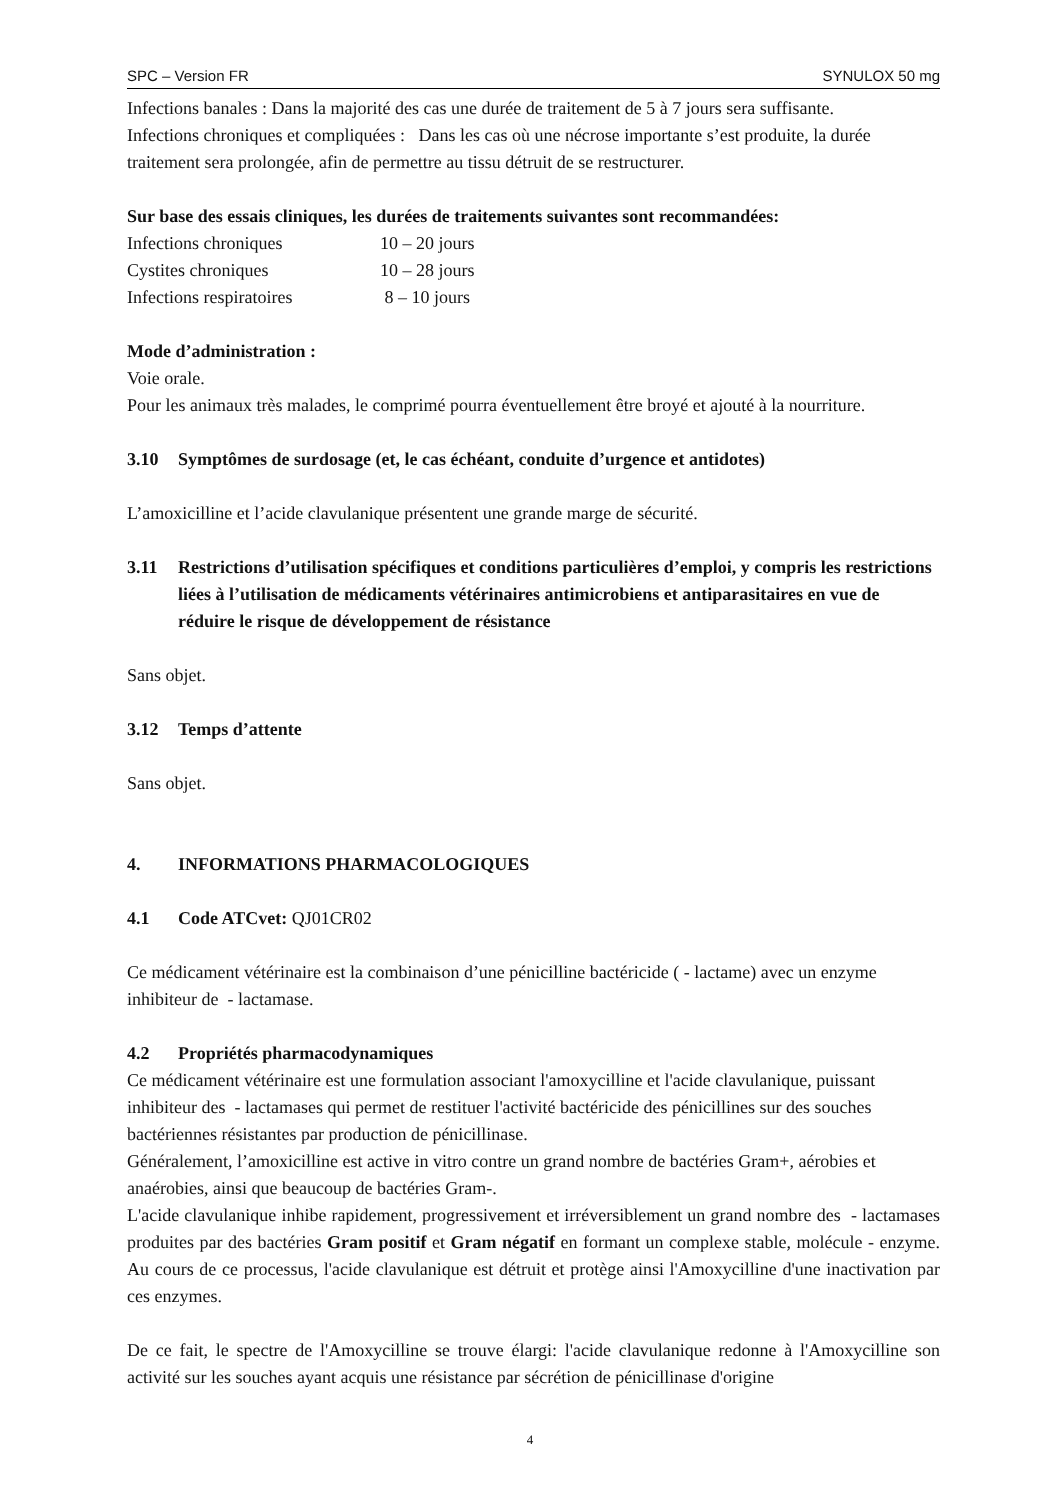SPC – Version FR SYNULOX 50 mg
Infections banales : Dans la majorité des cas une durée de traitement de 5 à 7 jours sera suffisante.
Infections chroniques et compliquées : Dans les cas où une nécrose importante s’est produite, la durée traitement sera prolongée, afin de permettre au tissu détruit de se restructurer.
Sur base des essais cliniques, les durées de traitements suivantes sont recommandées:
| Infections chroniques | 10 – 20 jours |
| Cystites chroniques | 10 – 28 jours |
| Infections respiratoires | 8 – 10 jours |
Mode d’administration :
Voie orale.
Pour les animaux très malades, le comprimé pourra éventuellement être broyé et ajouté à la nourriture.
3.10 Symptômes de surdosage (et, le cas échéant, conduite d’urgence et antidotes)
L’amoxicilline et l’acide clavulanique présentent une grande marge de sécurité.
3.11 Restrictions d’utilisation spécifiques et conditions particulières d’emploi, y compris les restrictions liées à l’utilisation de médicaments vétérinaires antimicrobiens et antiparasitaires en vue de réduire le risque de développement de résistance
Sans objet.
3.12 Temps d’attente
Sans objet.
4. INFORMATIONS PHARMACOLOGIQUES
4.1 Code ATCvet: QJ01CR02
Ce médicament vétérinaire est la combinaison d’une pénicilline bactéricide ( - lactame) avec un enzyme inhibiteur de - lactamase.
4.2 Propriétés pharmacodynamiques
Ce médicament vétérinaire est une formulation associant l'amoxycilline et l'acide clavulanique, puissant inhibiteur des - lactamases qui permet de restituer l'activité bactéricide des pénicillines sur des souches bactériennes résistantes par production de pénicillinase.
Généralement, l’amoxicilline est active in vitro contre un grand nombre de bactéries Gram+, aérobies et anaérobies, ainsi que beaucoup de bactéries Gram-.
L'acide clavulanique inhibe rapidement, progressivement et irréversiblement un grand nombre des - lactamases produites par des bactéries Gram positif et Gram négatif en formant un complexe stable, molécule - enzyme. Au cours de ce processus, l'acide clavulanique est détruit et protège ainsi l'Amoxycilline d'une inactivation par ces enzymes.
De ce fait, le spectre de l'Amoxycilline se trouve élargi: l'acide clavulanique redonne à l'Amoxycilline son activité sur les souches ayant acquis une résistance par sécrétion de pénicillinase d'origine
4